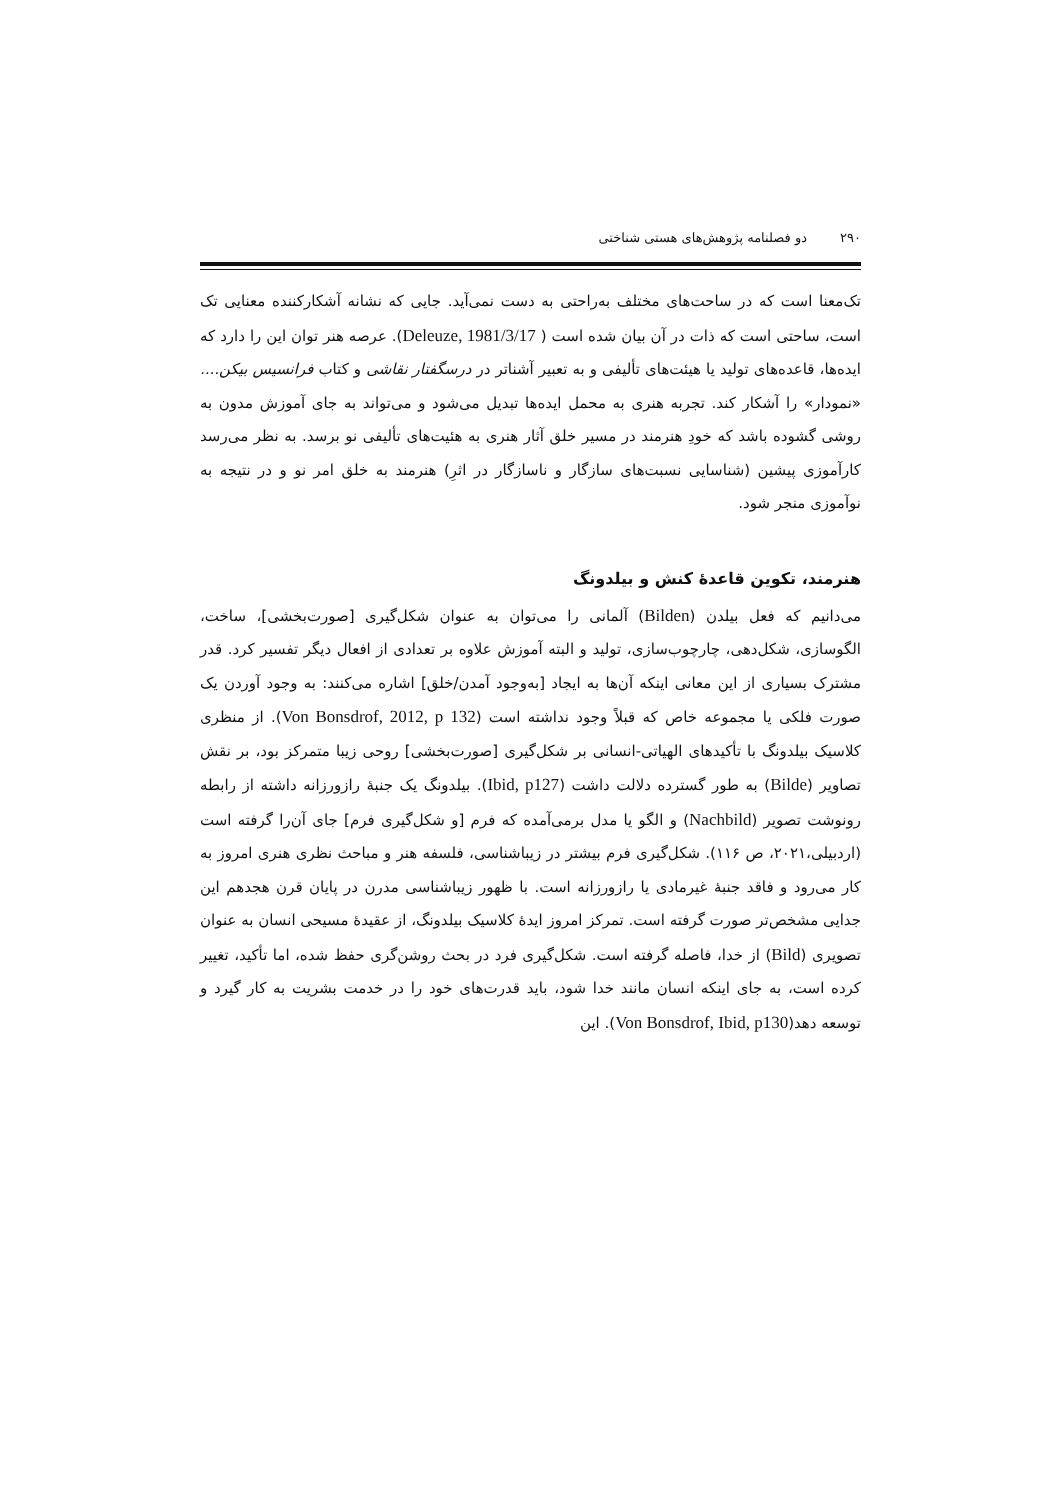۲۹۰ دو فصلنامه پژوهش‌های هستی شناختی
تک‌معنا است که در ساحت‌های مختلف به‌راحتی به دست نمی‌آید. جایی که نشانه آشکارکننده معنایی تک است، ساحتی است که ذات در آن بیان شده است ( Deleuze, 1981/3/17). عرصه هنر توان این را دارد که ایده‌ها، قاعده‌های تولید یا هیئت‌های تألیفی و به تعبیر آشناتر در درسگفتار نقاشی و کتاب فرانسیس بیکن.... «نمودار» را آشکار کند. تجربه هنری به محمل ایده‌ها تبدیل می‌شود و می‌تواند به جای آموزش مدون به روشی گشوده باشد که خودِ هنرمند در مسیر خلق آثار هنری به هئیت‌های تألیفی نو برسد. به نظر می‌رسد کارآموزی پیشین (شناسایی نسبت‌های سازگار و ناسازگار در اثرِ) هنرمند به خلق امر نو و در نتیجه به نوآموزی منجر شود.
هنرمند، تکوین قاعدهٔ کنش و بیلدونگ
می‌دانیم که فعل بیلدن (Bilden) آلمانی را می‌توان به عنوان شکل‌گیری [صورت‌بخشی]، ساخت، الگوسازی، شکل‌دهی، چارچوب‌سازی، تولید و البته آموزش علاوه بر تعدادی از افعال دیگر تفسیر کرد. قدر مشترک بسیاری از این معانی اینکه آن‌ها به ایجاد [به‌وجود آمدن/خلق] اشاره می‌کنند: به وجود آوردن یک صورت فلکی یا مجموعه خاص که قبلاً وجود نداشته است (Von Bonsdrof, 2012, p 132). از منظری کلاسیک بیلدونگ با تأکیدهای الهیاتی-انسانی بر شکل‌گیری [صورت‌بخشی] روحی زیبا متمرکز بود، بر نقش تصاویر (Bilde) به طور گسترده دلالت داشت (Ibid, p127). بیلدونگ یک جنبهٔ رازورزانه داشته از رابطه رونوشت تصویر (Nachbild) و الگو یا مدل برمی‌آمده که فرم [و شکل‌گیری فرم] جای آن‌را گرفته است (اردبیلی،۲۰۲۱، ص ۱۱۶). شکل‌گیری فرم بیشتر در زیباشناسی، فلسفه هنر و مباحث نظری هنری امروز به کار می‌رود و فاقد جنبهٔ غیرمادی یا رازورزانه است. با ظهور زیباشناسی مدرن در پایان قرن هجدهم این جدایی مشخص‌تر صورت گرفته است. تمرکز امروز ایدهٔ کلاسیک بیلدونگ، از عقیدهٔ مسیحی انسان به عنوان تصویری (Bild) از خدا، فاصله گرفته است. شکل‌گیری فرد در بحث روشن‌گری حفظ شده، اما تأکید، تغییر کرده است، به جای اینکه انسان مانند خدا شود، باید قدرت‌های خود را در خدمت بشریت به کار گیرد و توسعه دهد(Von Bonsdrof, Ibid, p130). این